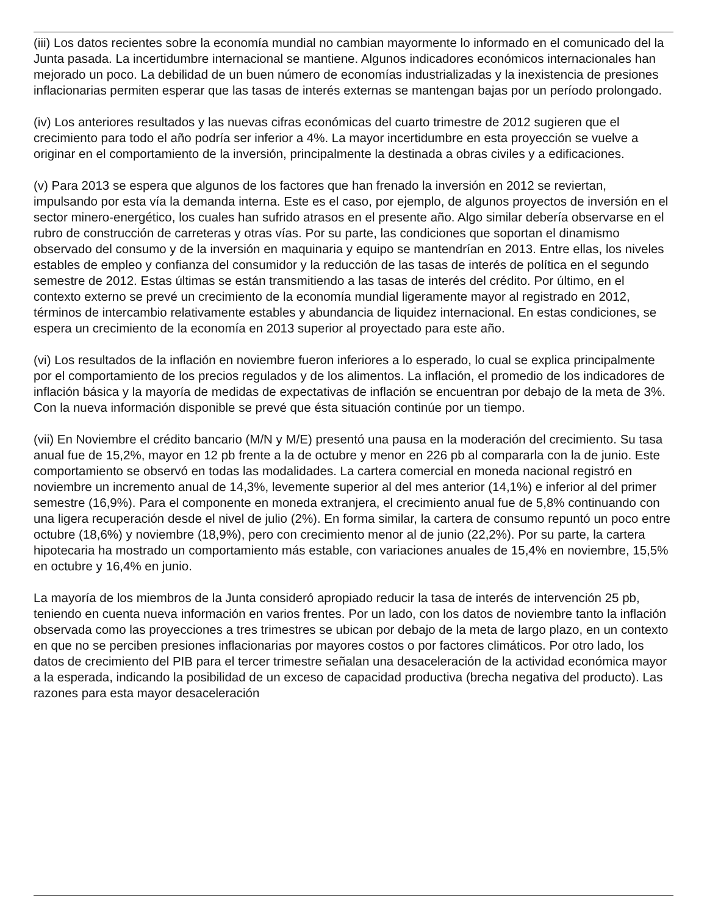(iii) Los datos recientes sobre la economía mundial no cambian mayormente lo informado en el comunicado del la Junta pasada. La incertidumbre internacional se mantiene. Algunos indicadores económicos internacionales han mejorado un poco. La debilidad de un buen número de economías industrializadas y la inexistencia de presiones inflacionarias permiten esperar que las tasas de interés externas se mantengan bajas por un período prolongado.
(iv) Los anteriores resultados y las nuevas cifras económicas del cuarto trimestre de 2012 sugieren que el crecimiento para todo el año podría ser inferior a 4%. La mayor incertidumbre en esta proyección se vuelve a originar en el comportamiento de la inversión, principalmente la destinada a obras civiles y a edificaciones.
(v) Para 2013 se espera que algunos de los factores que han frenado la inversión en 2012 se reviertan, impulsando por esta vía la demanda interna. Este es el caso, por ejemplo, de algunos proyectos de inversión en el sector minero-energético, los cuales han sufrido atrasos en el presente año. Algo similar debería observarse en el rubro de construcción de carreteras y otras vías. Por su parte, las condiciones que soportan el dinamismo observado del consumo y de la inversión en maquinaria y equipo se mantendrían en 2013. Entre ellas, los niveles estables de empleo y confianza del consumidor y la reducción de las tasas de interés de política en el segundo semestre de 2012. Estas últimas se están transmitiendo a las tasas de interés del crédito. Por último, en el contexto externo se prevé un crecimiento de la economía mundial ligeramente mayor al registrado en 2012, términos de intercambio relativamente estables y abundancia de liquidez internacional. En estas condiciones, se espera un crecimiento de la economía en 2013 superior al proyectado para este año.
(vi) Los resultados de la inflación en noviembre fueron inferiores a lo esperado, lo cual se explica principalmente por el comportamiento de los precios regulados y de los alimentos. La inflación, el promedio de los indicadores de inflación básica y la mayoría de medidas de expectativas de inflación se encuentran por debajo de la meta de 3%. Con la nueva información disponible se prevé que ésta situación continúe por un tiempo.
(vii) En Noviembre el crédito bancario (M/N y M/E) presentó una pausa en la moderación del crecimiento. Su tasa anual fue de 15,2%, mayor en 12 pb frente a la de octubre y menor en 226 pb al compararla con la de junio. Este comportamiento se observó en todas las modalidades. La cartera comercial en moneda nacional registró en noviembre un incremento anual de 14,3%, levemente superior al del mes anterior (14,1%) e inferior al del primer semestre (16,9%). Para el componente en moneda extranjera, el crecimiento anual fue de 5,8% continuando con una ligera recuperación desde el nivel de julio (2%). En forma similar, la cartera de consumo repuntó un poco entre octubre (18,6%) y noviembre (18,9%), pero con crecimiento menor al de junio (22,2%). Por su parte, la cartera hipotecaria ha mostrado un comportamiento más estable, con variaciones anuales de 15,4% en noviembre, 15,5% en octubre y 16,4% en junio.
La mayoría de los miembros de la Junta consideró apropiado reducir la tasa de interés de intervención 25 pb, teniendo en cuenta nueva información en varios frentes. Por un lado, con los datos de noviembre tanto la inflación observada como las proyecciones a tres trimestres se ubican por debajo de la meta de largo plazo, en un contexto en que no se perciben presiones inflacionarias por mayores costos o por factores climáticos. Por otro lado, los datos de crecimiento del PIB para el tercer trimestre señalan una desaceleración de la actividad económica mayor a la esperada, indicando la posibilidad de un exceso de capacidad productiva (brecha negativa del producto). Las razones para esta mayor desaceleración